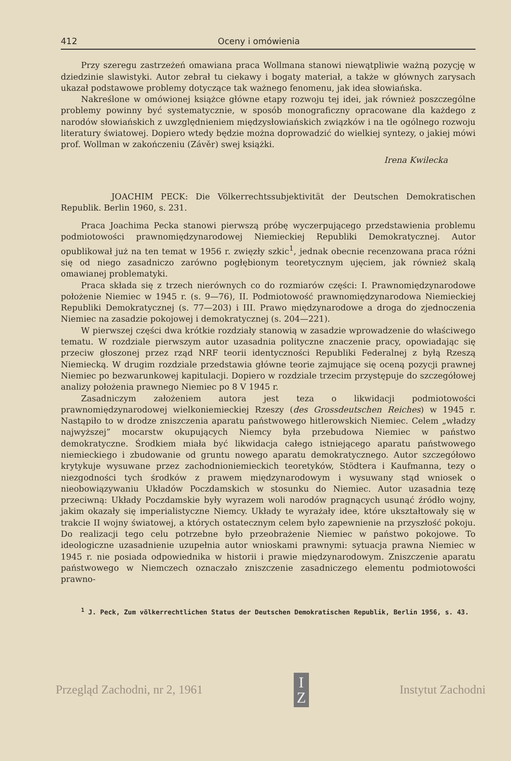412 Oceny i omówienia
Przy szeregu zastrzeżeń omawiana praca Wollmana stanowi niewątpliwie ważną pozycję w dziedzinie slawistyki. Autor zebrał tu ciekawy i bogaty materiał, a także w głównych zarysach ukazał podstawowe problemy dotyczące tak ważnego fenomenu, jak idea słowiańska.
Nakreślone w omówionej książce główne etapy rozwoju tej idei, jak również poszczególne problemy powinny być systematycznie, w sposób monograficzny opracowane dla każdego z narodów słowiańskich z uwzględnieniem międzysłowiańskich związków i na tle ogólnego rozwoju literatury światowej. Dopiero wtedy będzie można doprowadzić do wielkiej syntezy, o jakiej mówi prof. Wollman w zakończeniu (Závěr) swej książki.
Irena Kwilecka
JOACHIM PECK: Die Völkerrechtssubjektivität der Deutschen Demokratischen Republik. Berlin 1960, s. 231.
Praca Joachima Pecka stanowi pierwszą próbę wyczerpującego przedstawienia problemu podmiotowości prawnomiędzynarodowej Niemieckiej Republiki Demokratycznej. Autor opublikował już na ten temat w 1956 r. zwięzły szkic<sup>1</sup>, jednak obecnie recenzowana praca różni się od niego zasadniczo zarówno pogłębionym teoretycznym ujęciem, jak również skalą omawianej problematyki.
Praca składa się z trzech nierównych co do rozmiarów części: I. Prawnomiędzynarodowe położenie Niemiec w 1945 r. (s. 9—76), II. Podmiotowość prawnomiędzynarodowa Niemieckiej Republiki Demokratycznej (s. 77—203) i III. Prawo międzynarodowe a droga do zjednoczenia Niemiec na zasadzie pokojowej i demokratycznej (s. 204—221).
W pierwszej części dwa krótkie rozdziały stanowią w zasadzie wprowadzenie do właściwego tematu. W rozdziale pierwszym autor uzasadnia polityczne znaczenie pracy, opowiadając się przeciw głoszonej przez rząd NRF teorii identyczności Republiki Federalnej z byłą Rzeszą Niemiecką. W drugim rozdziale przedstawia główne teorie zajmujące się oceną pozycji prawnej Niemiec po bezwarunkowej kapitulacji. Dopiero w rozdziale trzecim przystępuje do szczegółowej analizy położenia prawnego Niemiec po 8 V 1945 r.
Zasadniczym założeniem autora jest teza o likwidacji podmiotowości prawnomiędzynarodowej wielkoniemieckiej Rzeszy (des Grossdeutschen Reiches) w 1945 r. Nastąpiło to w drodze zniszczenia aparatu państwowego hitlerowskich Niemiec. Celem „władzy najwyższej” mocarstw okupujących Niemcy była przebudowa Niemiec w państwo demokratyczne. Środkiem miała być likwidacja całego istniejącego aparatu państwowego niemieckiego i zbudowanie od gruntu nowego aparatu demokratycznego. Autor szczegółowo krytykuje wysuwane przez zachodnioniemieckich teoretyków, Stödtera i Kaufmanna, tezy o niezgodności tych środków z prawem międzynarodowym i wysuwany stąd wniosek o nieobowiązywaniu Układów Poczdamskich w stosunku do Niemiec. Autor uzasadnia tezę przeciwną: Układy Poczdamskie były wyrazem woli narodów pragnących usunąć źródło wojny, jakim okazały się imperialistyczne Niemcy. Układy te wyrażały idee, które ukształtowały się w trakcie II wojny światowej, a których ostatecznym celem było zapewnienie na przyszłość pokoju. Do realizacji tego celu potrzebne było przeobrażenie Niemiec w państwo pokojowe. To ideologiczne uzasadnienie uzupełnia autor wnioskami prawnymi: sytuacja prawna Niemiec w 1945 r. nie posiada odpowiednika w historii i prawie międzynarodowym. Zniszczenie aparatu państwowego w Niemczech oznaczało zniszczenie zasadniczego elementu podmiotowości prawno-
<sup>1</sup> J. Peck, Zum völkerrechtlichen Status der Deutschen Demokratischen Republik, Berlin 1956, s. 43.
Przegląd Zachodni, nr 2, 1961 I
Z Instytut Zachodni